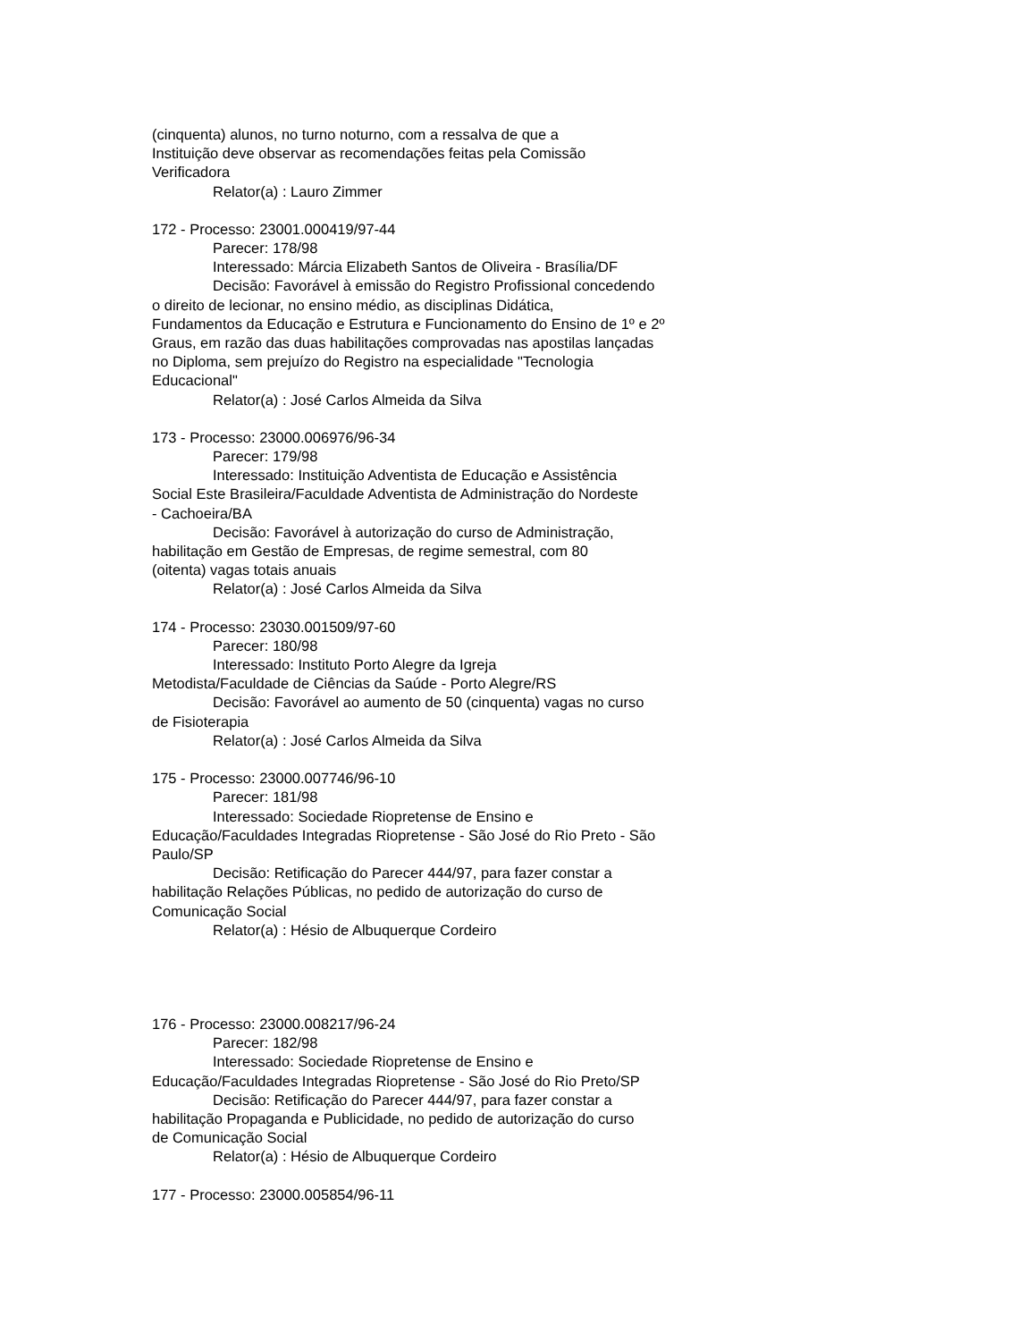(cinquenta) alunos, no turno noturno, com a ressalva de que a
Instituição deve observar as recomendações feitas pela Comissão
Verificadora
Relator(a) : Lauro Zimmer
172 - Processo: 23001.000419/97-44
Parecer: 178/98
Interessado: Márcia Elizabeth Santos de Oliveira - Brasília/DF
Decisão: Favorável à emissão do Registro Profissional concedendo
o direito de lecionar, no ensino médio, as disciplinas Didática,
Fundamentos da Educação e Estrutura e Funcionamento do Ensino de 1º e 2º
Graus, em razão das duas habilitações comprovadas nas apostilas lançadas
no Diploma, sem prejuízo do Registro na especialidade "Tecnologia
Educacional"
Relator(a) : José Carlos Almeida da Silva
173 - Processo: 23000.006976/96-34
Parecer: 179/98
Interessado: Instituição Adventista de Educação e Assistência
Social Este Brasileira/Faculdade Adventista de Administração do Nordeste
- Cachoeira/BA
Decisão: Favorável à autorização do curso de Administração,
habilitação em Gestão de Empresas, de regime semestral, com 80
(oitenta) vagas totais anuais
Relator(a) : José Carlos Almeida da Silva
174 - Processo: 23030.001509/97-60
Parecer: 180/98
Interessado: Instituto Porto Alegre da Igreja
Metodista/Faculdade de Ciências da Saúde - Porto Alegre/RS
Decisão: Favorável ao aumento de 50 (cinquenta) vagas no curso
de Fisioterapia
Relator(a) : José Carlos Almeida da Silva
175 - Processo: 23000.007746/96-10
Parecer: 181/98
Interessado: Sociedade Riopretense de Ensino e
Educação/Faculdades Integradas Riopretense - São José do Rio Preto - São
Paulo/SP
Decisão: Retificação do Parecer 444/97, para fazer constar a
habilitação Relações Públicas, no pedido de autorização do curso de
Comunicação Social
Relator(a) : Hésio de Albuquerque Cordeiro
176 - Processo: 23000.008217/96-24
Parecer: 182/98
Interessado: Sociedade Riopretense de Ensino e
Educação/Faculdades Integradas Riopretense - São José do Rio Preto/SP
Decisão: Retificação do Parecer 444/97, para fazer constar a
habilitação Propaganda e Publicidade, no pedido de autorização do curso
de Comunicação Social
Relator(a) : Hésio de Albuquerque Cordeiro
177 - Processo: 23000.005854/96-11